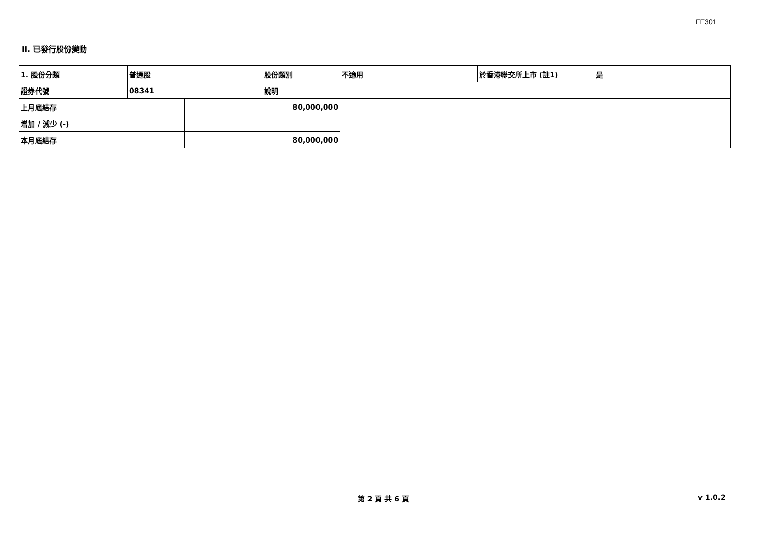FF301
II. 已發行股份變動
| 1. 股份分類 | 普通股 | | 股份類別 | 不適用 | 於香港聯交所上市 (註1) | 是 | |
| 證券代號 | 08341 | | 說明 | | | | |
| 上月底結存 | | 80,000,000 | | | | | |
| 增加 / 減少 (-) | | | | | | | |
| 本月底結存 | | 80,000,000 | | | | | |
第 2 頁 共 6 頁 v 1.0.2